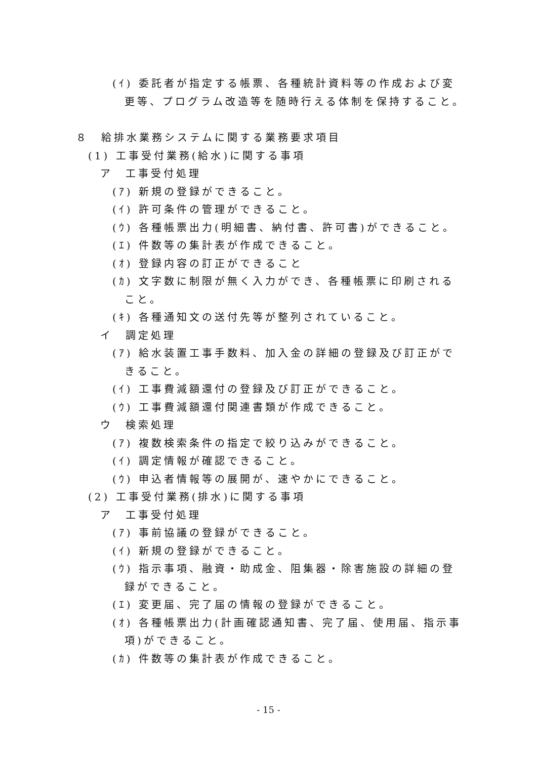(ｲ) 委託者が指定する帳票、各種統計資料等の作成および変更等、プログラム改造等を随時行える体制を保持すること。
８　給排水業務システムに関する業務要求項目
(1) 工事受付業務(給水)に関する事項
ア　工事受付処理
(ｱ) 新規の登録ができること。
(ｲ) 許可条件の管理ができること。
(ｳ) 各種帳票出力(明細書、納付書、許可書)ができること。
(ｴ) 件数等の集計表が作成できること。
(ｵ) 登録内容の訂正ができること
(ｶ) 文字数に制限が無く入力ができ、各種帳票に印刷されること。
(ｷ) 各種通知文の送付先等が整列されていること。
イ　調定処理
(ｱ) 給水装置工事手数料、加入金の詳細の登録及び訂正ができること。
(ｲ) 工事費減額還付の登録及び訂正ができること。
(ｳ) 工事費減額還付関連書類が作成できること。
ウ　検索処理
(ｱ) 複数検索条件の指定で絞り込みができること。
(ｲ) 調定情報が確認できること。
(ｳ) 申込者情報等の展開が、速やかにできること。
(2) 工事受付業務(排水)に関する事項
ア　工事受付処理
(ｱ) 事前協議の登録ができること。
(ｲ) 新規の登録ができること。
(ｳ) 指示事項、融資・助成金、阻集器・除害施設の詳細の登録ができること。
(ｴ) 変更届、完了届の情報の登録ができること。
(ｵ) 各種帳票出力(計画確認通知書、完了届、使用届、指示事項)ができること。
(ｶ) 件数等の集計表が作成できること。
- 15 -